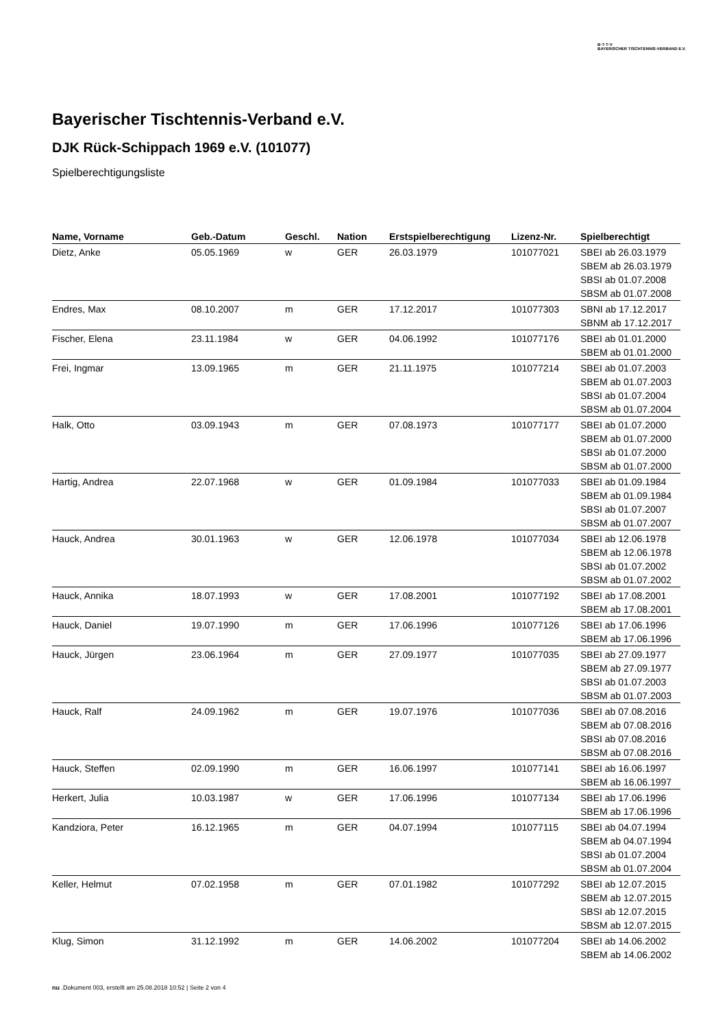B·T·T·V
BAYERISCHER TISCHTENNIS-VERBAND E.V.
Bayerischer Tischtennis-Verband e.V.
DJK Rück-Schippach 1969 e.V. (101077)
Spielberechtigungsliste
| Name, Vorname | Geb.-Datum | Geschl. | Nation | Erstspielberechtigung | Lizenz-Nr. | Spielberechtigt |
| --- | --- | --- | --- | --- | --- | --- |
| Dietz, Anke | 05.05.1969 | w | GER | 26.03.1979 | 101077021 | SBEI ab 26.03.1979 SBEM ab 26.03.1979 SBSI ab 01.07.2008 SBSM ab 01.07.2008 |
| Endres, Max | 08.10.2007 | m | GER | 17.12.2017 | 101077303 | SBNI ab 17.12.2017 SBNM ab 17.12.2017 |
| Fischer, Elena | 23.11.1984 | w | GER | 04.06.1992 | 101077176 | SBEI ab 01.01.2000 SBEM ab 01.01.2000 |
| Frei, Ingmar | 13.09.1965 | m | GER | 21.11.1975 | 101077214 | SBEI ab 01.07.2003 SBEM ab 01.07.2003 SBSI ab 01.07.2004 SBSM ab 01.07.2004 |
| Halk, Otto | 03.09.1943 | m | GER | 07.08.1973 | 101077177 | SBEI ab 01.07.2000 SBEM ab 01.07.2000 SBSI ab 01.07.2000 SBSM ab 01.07.2000 |
| Hartig, Andrea | 22.07.1968 | w | GER | 01.09.1984 | 101077033 | SBEI ab 01.09.1984 SBEM ab 01.09.1984 SBSI ab 01.07.2007 SBSM ab 01.07.2007 |
| Hauck, Andrea | 30.01.1963 | w | GER | 12.06.1978 | 101077034 | SBEI ab 12.06.1978 SBEM ab 12.06.1978 SBSI ab 01.07.2002 SBSM ab 01.07.2002 |
| Hauck, Annika | 18.07.1993 | w | GER | 17.08.2001 | 101077192 | SBEI ab 17.08.2001 SBEM ab 17.08.2001 |
| Hauck, Daniel | 19.07.1990 | m | GER | 17.06.1996 | 101077126 | SBEI ab 17.06.1996 SBEM ab 17.06.1996 |
| Hauck, Jürgen | 23.06.1964 | m | GER | 27.09.1977 | 101077035 | SBEI ab 27.09.1977 SBEM ab 27.09.1977 SBSI ab 01.07.2003 SBSM ab 01.07.2003 |
| Hauck, Ralf | 24.09.1962 | m | GER | 19.07.1976 | 101077036 | SBEI ab 07.08.2016 SBEM ab 07.08.2016 SBSI ab 07.08.2016 SBSM ab 07.08.2016 |
| Hauck, Steffen | 02.09.1990 | m | GER | 16.06.1997 | 101077141 | SBEI ab 16.06.1997 SBEM ab 16.06.1997 |
| Herkert, Julia | 10.03.1987 | w | GER | 17.06.1996 | 101077134 | SBEI ab 17.06.1996 SBEM ab 17.06.1996 |
| Kandziora, Peter | 16.12.1965 | m | GER | 04.07.1994 | 101077115 | SBEI ab 04.07.1994 SBEM ab 04.07.1994 SBSI ab 01.07.2004 SBSM ab 01.07.2004 |
| Keller, Helmut | 07.02.1958 | m | GER | 07.01.1982 | 101077292 | SBEI ab 12.07.2015 SBEM ab 12.07.2015 SBSI ab 12.07.2015 SBSM ab 12.07.2015 |
| Klug, Simon | 31.12.1992 | m | GER | 14.06.2002 | 101077204 | SBEI ab 14.06.2002 SBEM ab 14.06.2002 |
nu .Dokument 003, erstellt am 25.08.2018 10:52 | Seite 2 von 4